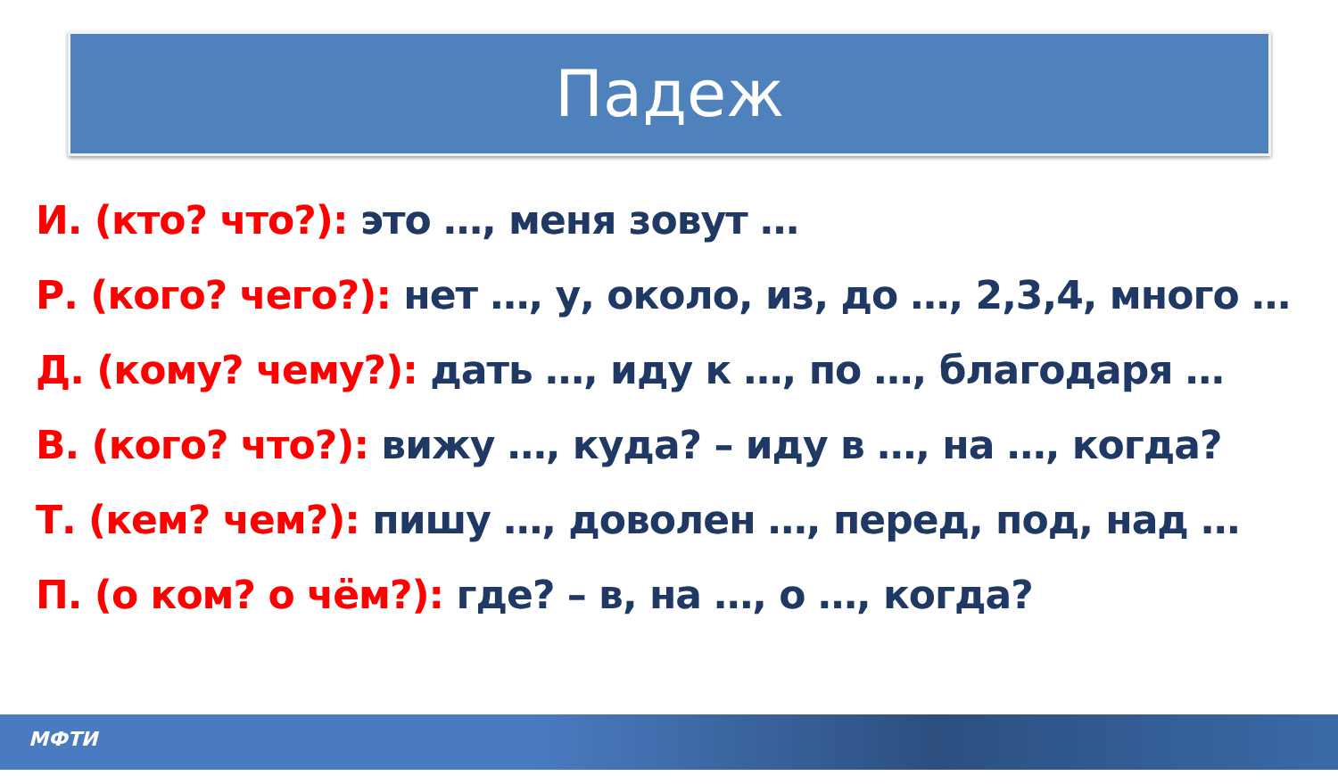Падеж
И. (кто? что?): это …, меня зовут …
Р. (кого? чего?): нет …, у, около, из, до …, 2,3,4, много …
Д. (кому? чему?): дать …, иду к …, по …, благодаря …
В. (кого? что?): вижу …, куда? – иду в …, на …, когда?
Т. (кем? чем?): пишу …, доволен …, перед, под, над …
П. (о ком? о чём?): где? – в, на …, о …, когда?
МФТИ